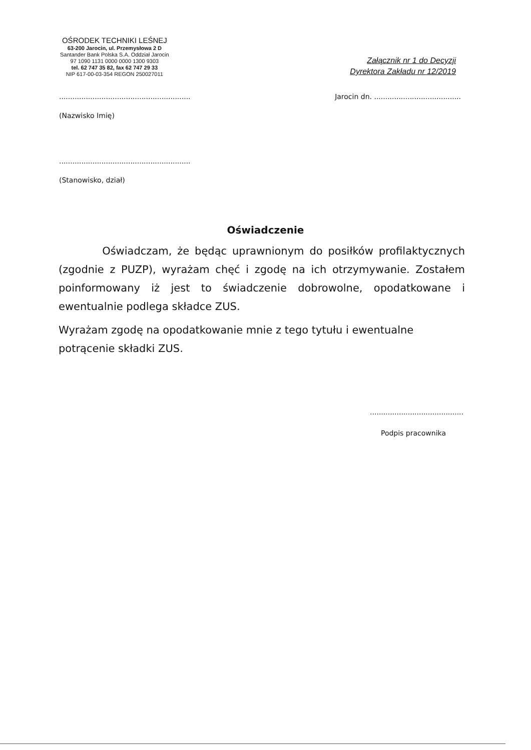OŚRODEK TECHNIKI LEŚNEJ
63-200 Jarocin, ul. Przemysłowa 2 D
Santander Bank Polska S.A. Oddział Jarocin
97 1090 1131 0000 0000 1300 9303
tel. 62 747 35 82, fax 62 747 29 33
NIP 617-00-03-354 REGON 250027011
Załącznik nr 1 do Decyzji
Dyrektora Zakładu nr 12/2019
........................................................... Jarocin dn. .......................................
(Nazwisko Imię)
...........................................................
(Stanowisko, dział)
Oświadczenie
Oświadczam, że będąc uprawnionym do posiłków profilaktycznych (zgodnie z PUZP), wyrażam chęć i zgodę na ich otrzymywanie. Zostałem poinformowany iż jest to świadczenie dobrowolne, opodatkowane i ewentualnie podlega składce ZUS.
Wyrażam zgodę na opodatkowanie mnie z tego tytułu i ewentualne potrącenie składki ZUS.
..........................................
Podpis pracownika